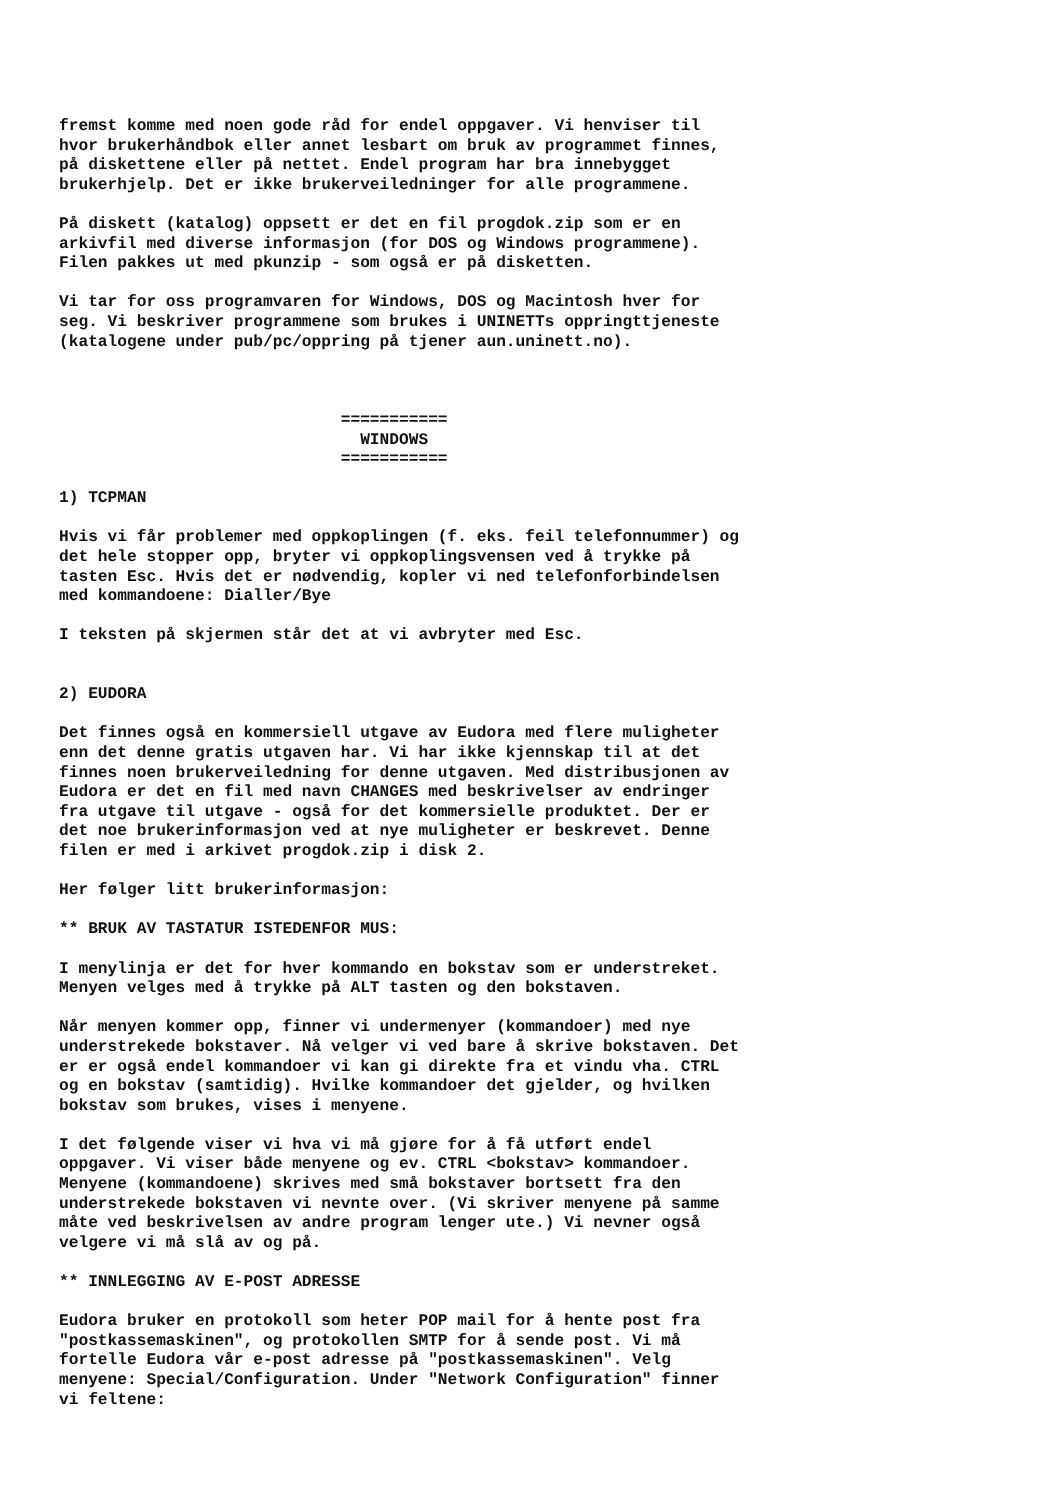fremst komme med noen gode råd for endel oppgaver. Vi henviser til
hvor brukerhåndbok eller annet lesbart om bruk av programmet finnes,
på diskettene eller på nettet. Endel program har bra innebygget
brukerhjelp. Det er ikke brukerveiledninger for alle programmene.

På diskett (katalog) oppsett er det en fil progdok.zip som er en
arkivfil med diverse informasjon (for DOS og Windows programmene).
Filen pakkes ut med pkunzip - som også er på disketten.

Vi tar for oss programvaren for Windows, DOS og Macintosh hver for
seg. Vi beskriver programmene som brukes i UNINETTs oppringttjeneste
(katalogene under pub/pc/oppring på tjener aun.uninett.no).



                             ===========
                               WINDOWS
                             ===========

1) TCPMAN

Hvis vi får problemer med oppkoplingen (f. eks. feil telefonnummer) og
det hele stopper opp, bryter vi oppkoplingsvensen ved å trykke på
tasten Esc. Hvis det er nødvendig, kopler vi ned telefonforbindelsen
med kommandoene: Dialler/Bye

I teksten på skjermen står det at vi avbryter med Esc.


2) EUDORA

Det finnes også en kommersiell utgave av Eudora med flere muligheter
enn det denne gratis utgaven har. Vi har ikke kjennskap til at det
finnes noen brukerveiledning for denne utgaven. Med distribusjonen av
Eudora er det en fil med navn CHANGES med beskrivelser av endringer
fra utgave til utgave - også for det kommersielle produktet. Der er
det noe brukerinformasjon ved at nye muligheter er beskrevet. Denne
filen er med i arkivet progdok.zip i disk 2.

Her følger litt brukerinformasjon:

** BRUK AV TASTATUR ISTEDENFOR MUS:

I menylinja er det for hver kommando en bokstav som er understreket.
Menyen velges med å trykke på ALT tasten og den bokstaven.

Når menyen kommer opp, finner vi undermenyer (kommandoer) med nye
understrekede bokstaver. Nå velger vi ved bare å skrive bokstaven. Det
er er også endel kommandoer vi kan gi direkte fra et vindu vha. CTRL
og en bokstav (samtidig). Hvilke kommandoer det gjelder, og hvilken
bokstav som brukes, vises i menyene.

I det følgende viser vi hva vi må gjøre for å få utført endel
oppgaver. Vi viser både menyene og ev. CTRL <bokstav> kommandoer.
Menyene (kommandoene) skrives med små bokstaver bortsett fra den
understrekede bokstaven vi nevnte over. (Vi skriver menyene på samme
måte ved beskrivelsen av andre program lenger ute.) Vi nevner også
velgere vi må slå av og på.

** INNLEGGING AV E-POST ADRESSE

Eudora bruker en protokoll som heter POP mail for å hente post fra
"postkassemaskinen", og protokollen SMTP for å sende post. Vi må
fortelle Eudora vår e-post adresse på "postkassemaskinen". Velg
menyene: Special/Configuration. Under "Network Configuration" finner
vi feltene: